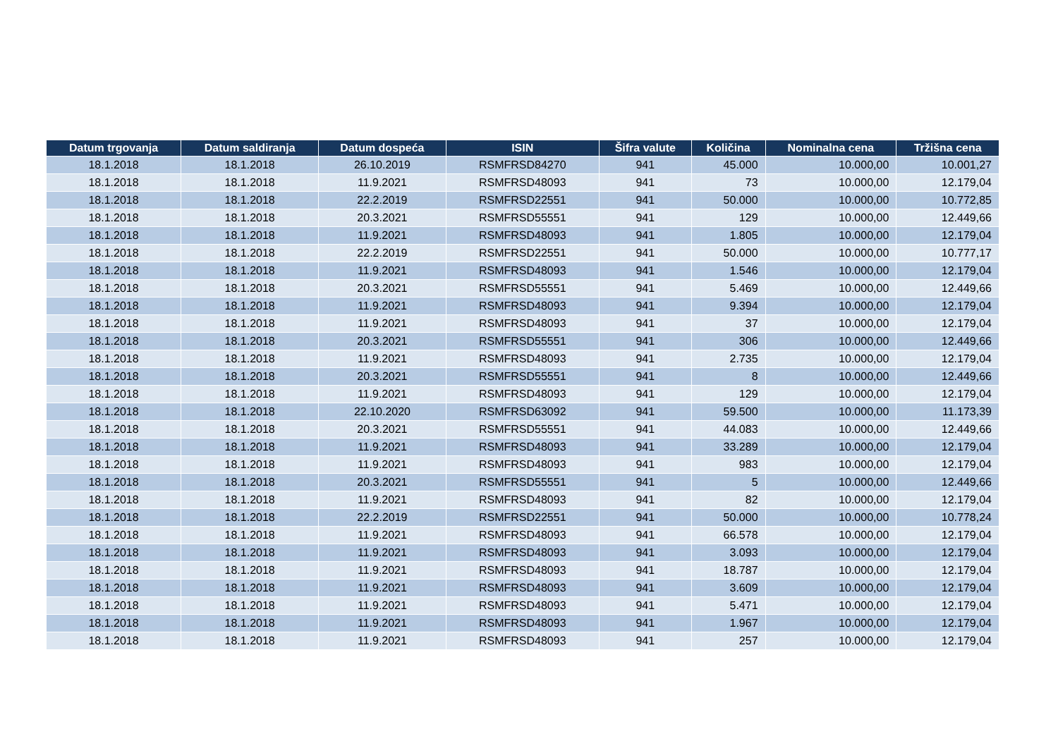| Datum trgovanja | Datum saldiranja | Datum dospeća | ISIN | Šifra valute | Količina | Nominalna cena | Tržišna cena |
| --- | --- | --- | --- | --- | --- | --- | --- |
| 18.1.2018 | 18.1.2018 | 26.10.2019 | RSMFRSD84270 | 941 | 45.000 | 10.000,00 | 10.001,27 |
| 18.1.2018 | 18.1.2018 | 11.9.2021 | RSMFRSD48093 | 941 | 73 | 10.000,00 | 12.179,04 |
| 18.1.2018 | 18.1.2018 | 22.2.2019 | RSMFRSD22551 | 941 | 50.000 | 10.000,00 | 10.772,85 |
| 18.1.2018 | 18.1.2018 | 20.3.2021 | RSMFRSD55551 | 941 | 129 | 10.000,00 | 12.449,66 |
| 18.1.2018 | 18.1.2018 | 11.9.2021 | RSMFRSD48093 | 941 | 1.805 | 10.000,00 | 12.179,04 |
| 18.1.2018 | 18.1.2018 | 22.2.2019 | RSMFRSD22551 | 941 | 50.000 | 10.000,00 | 10.777,17 |
| 18.1.2018 | 18.1.2018 | 11.9.2021 | RSMFRSD48093 | 941 | 1.546 | 10.000,00 | 12.179,04 |
| 18.1.2018 | 18.1.2018 | 20.3.2021 | RSMFRSD55551 | 941 | 5.469 | 10.000,00 | 12.449,66 |
| 18.1.2018 | 18.1.2018 | 11.9.2021 | RSMFRSD48093 | 941 | 9.394 | 10.000,00 | 12.179,04 |
| 18.1.2018 | 18.1.2018 | 11.9.2021 | RSMFRSD48093 | 941 | 37 | 10.000,00 | 12.179,04 |
| 18.1.2018 | 18.1.2018 | 20.3.2021 | RSMFRSD55551 | 941 | 306 | 10.000,00 | 12.449,66 |
| 18.1.2018 | 18.1.2018 | 11.9.2021 | RSMFRSD48093 | 941 | 2.735 | 10.000,00 | 12.179,04 |
| 18.1.2018 | 18.1.2018 | 20.3.2021 | RSMFRSD55551 | 941 | 8 | 10.000,00 | 12.449,66 |
| 18.1.2018 | 18.1.2018 | 11.9.2021 | RSMFRSD48093 | 941 | 129 | 10.000,00 | 12.179,04 |
| 18.1.2018 | 18.1.2018 | 22.10.2020 | RSMFRSD63092 | 941 | 59.500 | 10.000,00 | 11.173,39 |
| 18.1.2018 | 18.1.2018 | 20.3.2021 | RSMFRSD55551 | 941 | 44.083 | 10.000,00 | 12.449,66 |
| 18.1.2018 | 18.1.2018 | 11.9.2021 | RSMFRSD48093 | 941 | 33.289 | 10.000,00 | 12.179,04 |
| 18.1.2018 | 18.1.2018 | 11.9.2021 | RSMFRSD48093 | 941 | 983 | 10.000,00 | 12.179,04 |
| 18.1.2018 | 18.1.2018 | 20.3.2021 | RSMFRSD55551 | 941 | 5 | 10.000,00 | 12.449,66 |
| 18.1.2018 | 18.1.2018 | 11.9.2021 | RSMFRSD48093 | 941 | 82 | 10.000,00 | 12.179,04 |
| 18.1.2018 | 18.1.2018 | 22.2.2019 | RSMFRSD22551 | 941 | 50.000 | 10.000,00 | 10.778,24 |
| 18.1.2018 | 18.1.2018 | 11.9.2021 | RSMFRSD48093 | 941 | 66.578 | 10.000,00 | 12.179,04 |
| 18.1.2018 | 18.1.2018 | 11.9.2021 | RSMFRSD48093 | 941 | 3.093 | 10.000,00 | 12.179,04 |
| 18.1.2018 | 18.1.2018 | 11.9.2021 | RSMFRSD48093 | 941 | 18.787 | 10.000,00 | 12.179,04 |
| 18.1.2018 | 18.1.2018 | 11.9.2021 | RSMFRSD48093 | 941 | 3.609 | 10.000,00 | 12.179,04 |
| 18.1.2018 | 18.1.2018 | 11.9.2021 | RSMFRSD48093 | 941 | 5.471 | 10.000,00 | 12.179,04 |
| 18.1.2018 | 18.1.2018 | 11.9.2021 | RSMFRSD48093 | 941 | 1.967 | 10.000,00 | 12.179,04 |
| 18.1.2018 | 18.1.2018 | 11.9.2021 | RSMFRSD48093 | 941 | 257 | 10.000,00 | 12.179,04 |